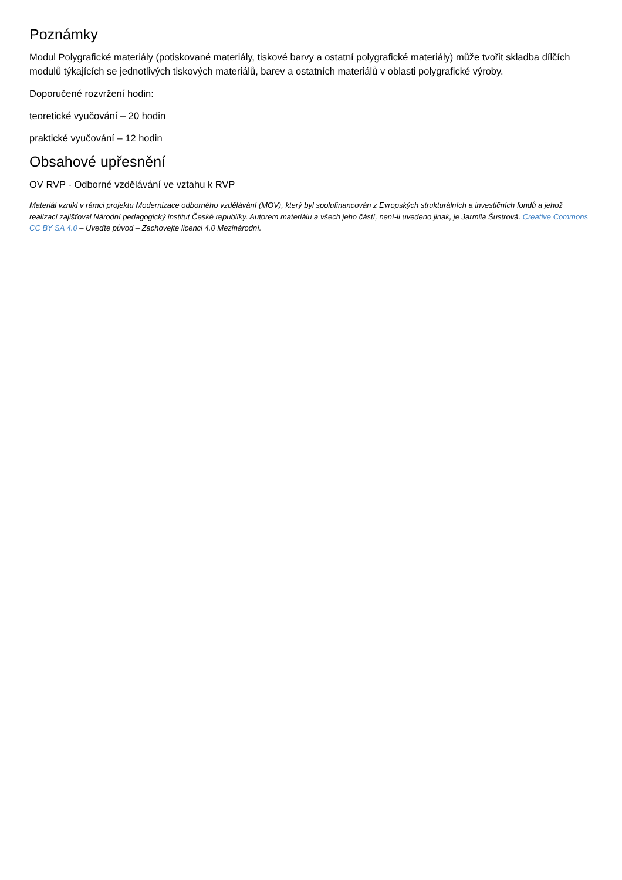Poznámky
Modul Polygrafické materiály (potiskované materiály, tiskové barvy a ostatní polygrafické materiály) může tvořit skladba dílčích modulů týkajících se jednotlivých tiskových materiálů, barev a ostatních materiálů v oblasti polygrafické výroby.
Doporučené rozvržení hodin:
teoretické vyučování – 20 hodin
praktické vyučování – 12 hodin
Obsahové upřesnění
OV RVP - Odborné vzdělávání ve vztahu k RVP
Materiál vznikl v rámci projektu Modernizace odborného vzdělávání (MOV), který byl spolufinancován z Evropských strukturálních a investičních fondů a jehož realizaci zajišťoval Národní pedagogický institut České republiky. Autorem materiálu a všech jeho částí, není-li uvedeno jinak, je Jarmila Šustrová. Creative Commons CC BY SA 4.0 – Uveďte původ – Zachovejte licenci 4.0 Mezinárodní.